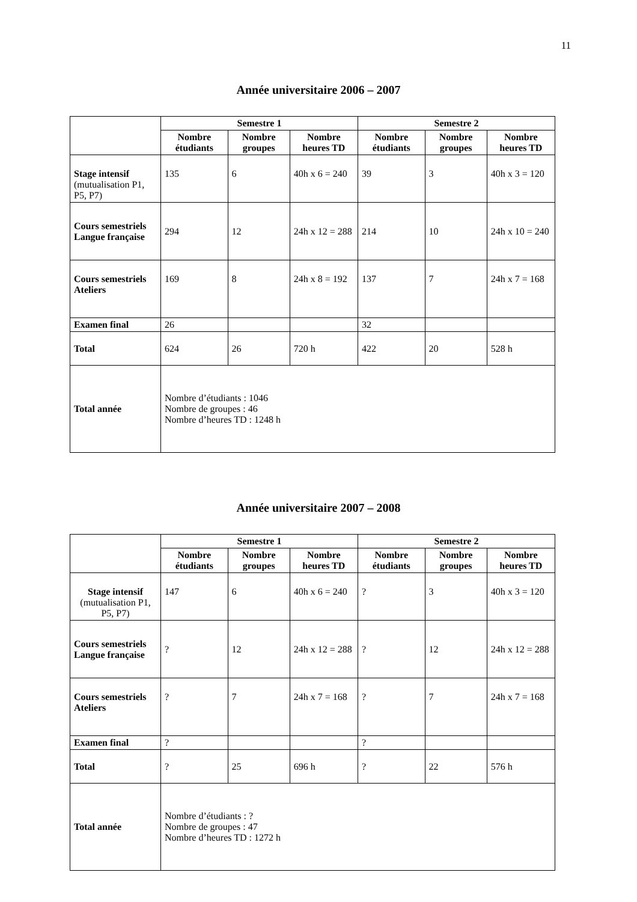11
Année universitaire 2006 – 2007
| | Semestre 1 | | | Semestre 2 | | |
| | Nombre étudiants | Nombre groupes | Nombre heures TD | Nombre étudiants | Nombre groupes | Nombre heures TD |
| Stage intensif (mutualisation P1, P5, P7) | 135 | 6 | 40h x 6 = 240 | 39 | 3 | 40h x 3 = 120 |
| Cours semestriels Langue française | 294 | 12 | 24h x 12 = 288 | 214 | 10 | 24h x 10 = 240 |
| Cours semestriels Ateliers | 169 | 8 | 24h x 8 = 192 | 137 | 7 | 24h x 7 = 168 |
| Examen final | 26 | | | 32 | | |
| Total | 624 | 26 | 720 h | 422 | 20 | 528 h |
| Total année | Nombre d’étudiants : 1046 Nombre de groupes : 46 Nombre d’heures TD : 1248 h | | | | | |
Année universitaire 2007 – 2008
| | Semestre 1 | | | Semestre 2 | | |
| | Nombre étudiants | Nombre groupes | Nombre heures TD | Nombre étudiants | Nombre groupes | Nombre heures TD |
| Stage intensif (mutualisation P1, P5, P7) | 147 | 6 | 40h x 6 = 240 | ? | 3 | 40h x 3 = 120 |
| Cours semestriels Langue française | ? | 12 | 24h x 12 = 288 | ? | 12 | 24h x 12 = 288 |
| Cours semestriels Ateliers | ? | 7 | 24h x 7 = 168 | ? | 7 | 24h x 7 = 168 |
| Examen final | ? | | | ? | | |
| Total | ? | 25 | 696 h | ? | 22 | 576 h |
| Total année | Nombre d’étudiants : ? Nombre de groupes : 47 Nombre d’heures TD : 1272 h | | | | | |